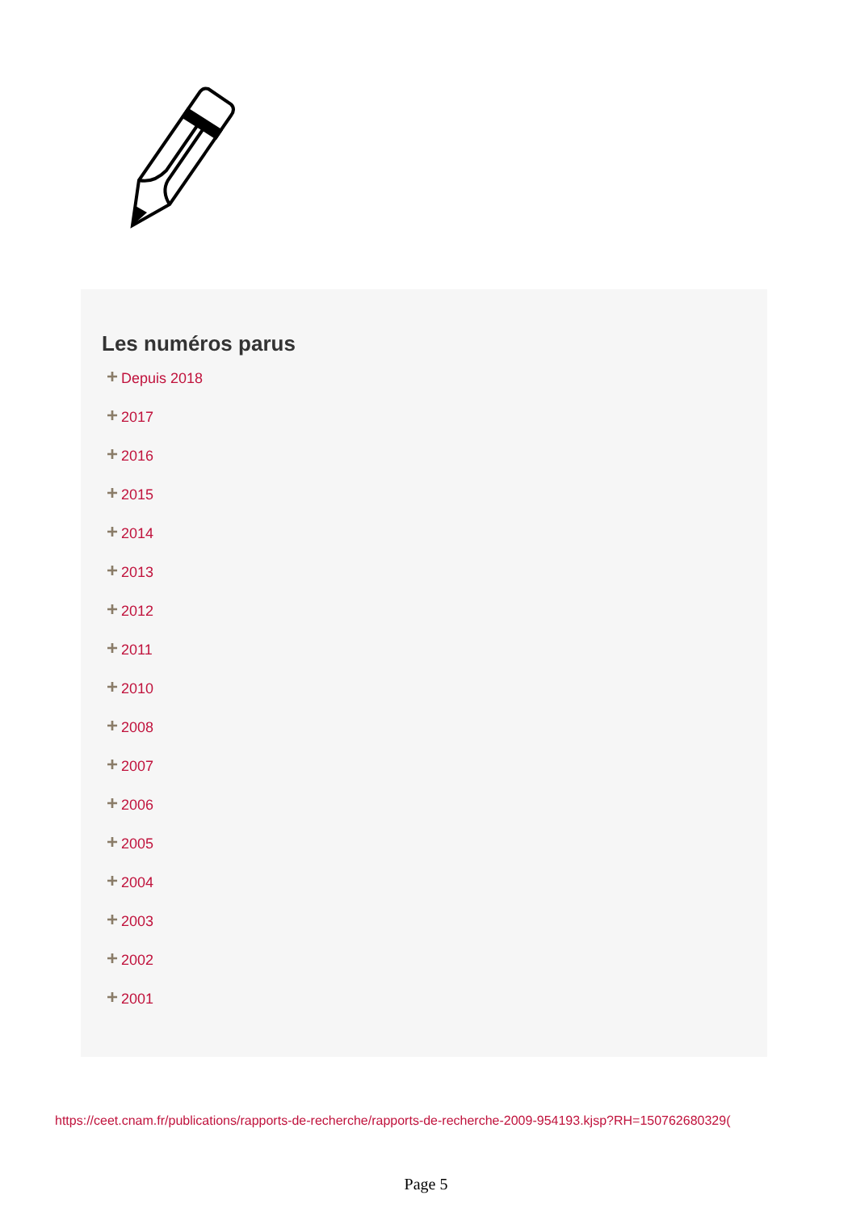Les numéros parus
+ Depuis 2018
+ 2017
+ 2016
+ 2015
+ 2014
+ 2013
+ 2012
+ 2011
+ 2010
+ 2008
+ 2007
+ 2006
+ 2005
+ 2004
+ 2003
+ 2002
+ 2001
https://ceet.cnam.fr/publications/rapports-de-recherche/rapports-de-recherche-2009-954193.kjsp?RH=150762680329(
Page 5